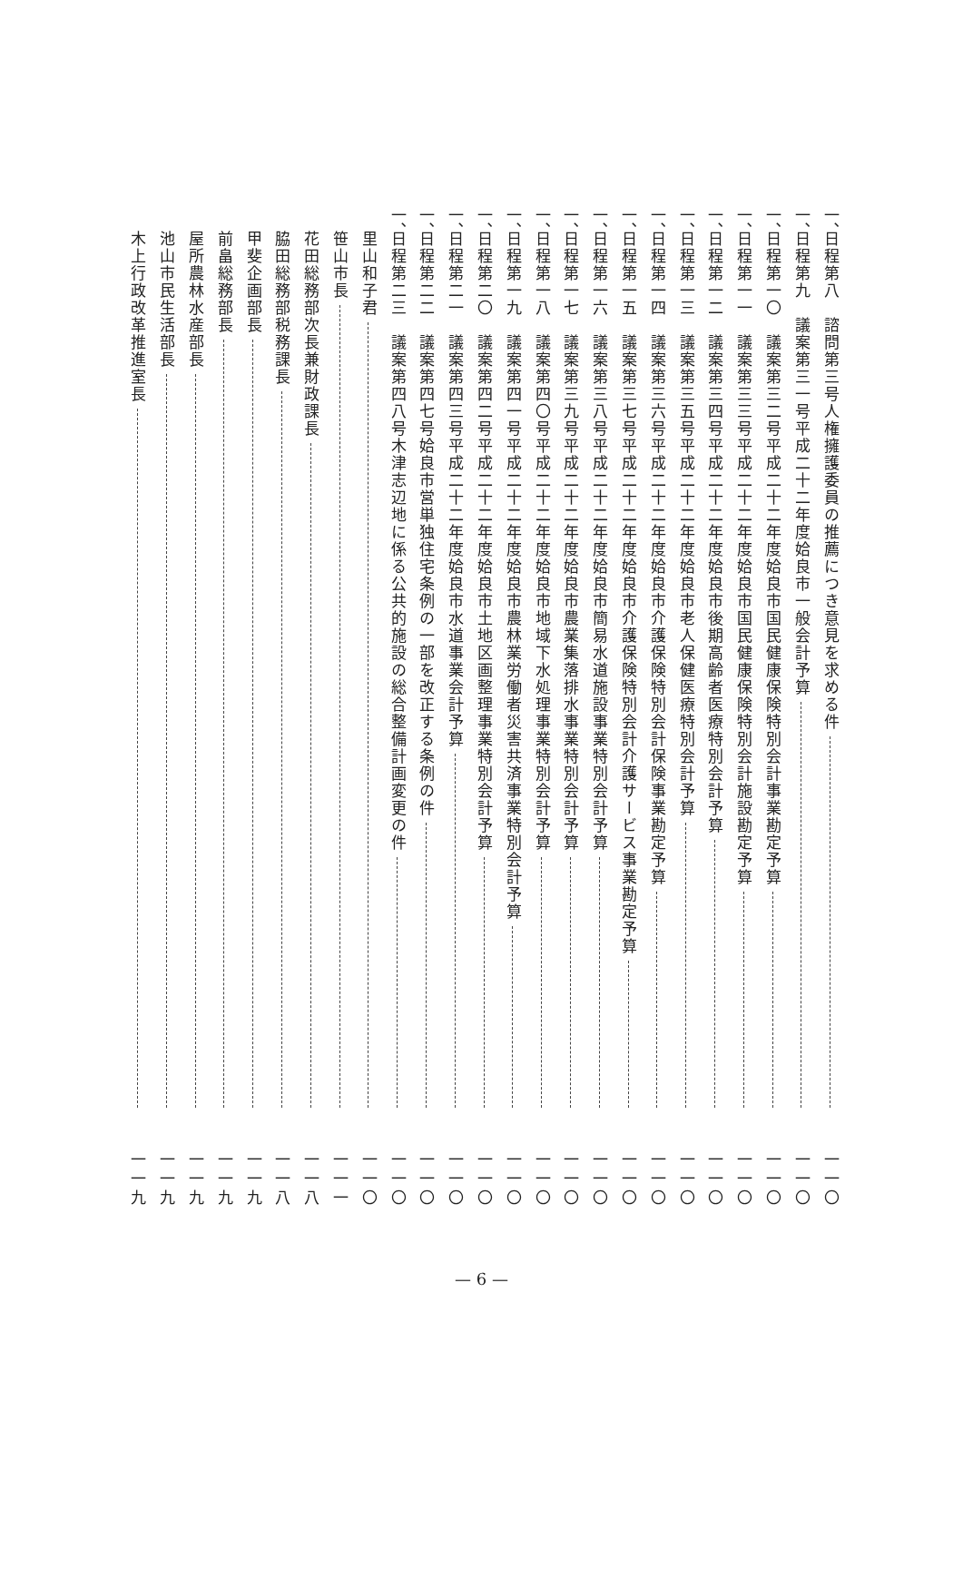一、 日程第八　諮問第三号人権擁護委員の推薦につき意見を求める件 一一〇
一、 日程第九　議案第三一号平成二十二年度姶良市一般会計予算 一一〇
一、 日程第一〇　議案第三二号平成二十二年度姶良市国民健康保険特別会計事業勘定予算 一一〇
一、 日程第一一　議案第三三号平成二十二年度姶良市国民健康保険特別会計施設勘定予算 一一〇
一、 日程第一二　議案第三四号平成二十二年度姶良市後期高齢者医療特別会計予算 一一〇
一、 日程第一三　議案第三五号平成二十二年度姶良市老人保健医療特別会計予算 一一〇
一、 日程第一四　議案第三六号平成二十二年度姶良市介護保険特別会計保険事業勘定予算 一一〇
一、 日程第一五　議案第三七号平成二十二年度姶良市介護保険特別会計介護サービス事業勘定予算 一一〇
一、 日程第一六　議案第三八号平成二十二年度姶良市簡易水道施設事業特別会計予算 一一〇
一、 日程第一七　議案第三九号平成二十二年度姶良市農業集落排水事業特別会計予算 一一〇
一、 日程第一八　議案第四〇号平成二十二年度姶良市地域下水処理事業特別会計予算 一一〇
一、 日程第一九　議案第四一号平成二十二年度姶良市農林業労働者災害共済事業特別会計予算 一一〇
一、 日程第二〇　議案第四二号平成二十二年度姶良市土地区画整理事業特別会計予算 一一〇
一、 日程第二一　議案第四三号平成二十二年度姶良市水道事業会計予算 一一〇
一、 日程第二二　議案第四七号姶良市営単独住宅条例の一部を改正する条例の件 一一〇
一、 日程第二三　議案第四八号木津志辺地に係る公共的施設の総合整備計画変更の件 一一〇
里山和子君 一一〇
笹山市長 一一一
花田総務部次長兼財政課長 一一八
脇田総務部税務課長 一一八
甲斐企画部長 一一九
前畠総務部長 一一九
屋所農林水産部長 一一九
池山市民生活部長 一一九
木上行政改革推進室長 一一九
— 6 —